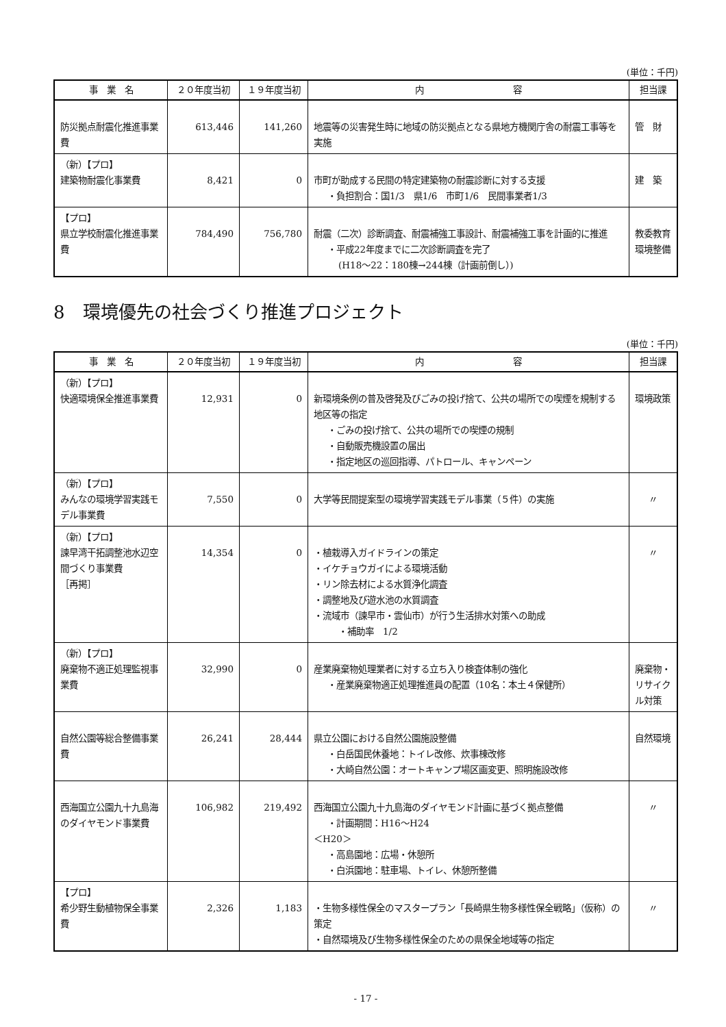(単位：千円)
| 事 業 名 | ２０年度当初 | １９年度当初 | 内 容 | 担当課 |
| --- | --- | --- | --- | --- |
| 防災拠点耐震化推進事業費 | 613,446 | 141,260 | 地震等の災害発生時に地域の防災拠点となる県地方機関庁舎の耐震工事等を実施 | 管 財 |
| （新）【プロ】 建築物耐震化事業費 | 8,421 | 0 | 市町が助成する民間の特定建築物の耐震診断に対する支援 ・負担割合：国1/3 県1/6 市町1/6 民間事業者1/3 | 建 築 |
| 【プロ】 県立学校耐震化推進事業費 | 784,490 | 756,780 | 耐震（二次）診断調査、耐震補強工事設計、耐震補強工事を計画的に推進 ・平成22年度までに二次診断調査を完了 (H18～22：180棟→244棟（計画前倒し）) | 教委教育環境整備 |
8　環境優先の社会づくり推進プロジェクト
(単位：千円)
| 事 業 名 | ２０年度当初 | １９年度当初 | 内 容 | 担当課 |
| --- | --- | --- | --- | --- |
| （新）【プロ】 快適環境保全推進事業費 | 12,931 | 0 | 新環境条例の普及啓発及びごみの投げ捨て、公共の場所での喫煙を規制する地区等の指定 ・ごみの投げ捨て、公共の場所での喫煙の規制 ・自動販売機設置の届出 ・指定地区の巡回指導、パトロール、キャンペーン | 環境政策 |
| （新）【プロ】 みんなの環境学習実践モデル事業費 | 7,550 | 0 | 大学等民間提案型の環境学習実践モデル事業（５件）の実施 | 〃 |
| （新）【プロ】 諫早湾干拓調整池水辺空間づくり事業費 ［再掲］ | 14,354 | 0 | ・植栽導入ガイドラインの策定 ・イケチョウガイによる環境活動 ・リン除去材による水質浄化調査 ・調整地及び遊水池の水質調査 ・流域市（諫早市・雲仙市）が行う生活排水対策への助成 ・補助率 1/2 | 〃 |
| （新）【プロ】 廃棄物不適正処理監視事業費 | 32,990 | 0 | 産業廃棄物処理業者に対する立ち入り検査体制の強化 ・産業廃棄物適正処理推進員の配置（10名：本土４保健所） | 廃棄物・リサイクル対策 |
| 自然公園等総合整備事業費 | 26,241 | 28,444 | 県立公園における自然公園施設整備 ・白岳国民休養地：トイレ改修、炊事棟改修 ・大崎自然公園：オートキャンプ場区画変更、照明施設改修 | 自然環境 |
| 西海国立公園九十九島海のダイヤモンド事業費 | 106,982 | 219,492 | 西海国立公園九十九島海のダイヤモンド計画に基づく拠点整備 ・計画期間：H16～H24 ＜H20＞ ・高島園地：広場・休憩所 ・白浜園地：駐車場、トイレ、休憩所整備 | 〃 |
| 【プロ】 希少野生動植物保全事業費 | 2,326 | 1,183 | ・生物多様性保全のマスタープラン「長崎県生物多様性保全戦略」（仮称）の策定 ・自然環境及び生物多様性保全のための県保全地域等の指定 | 〃 |
- 17 -